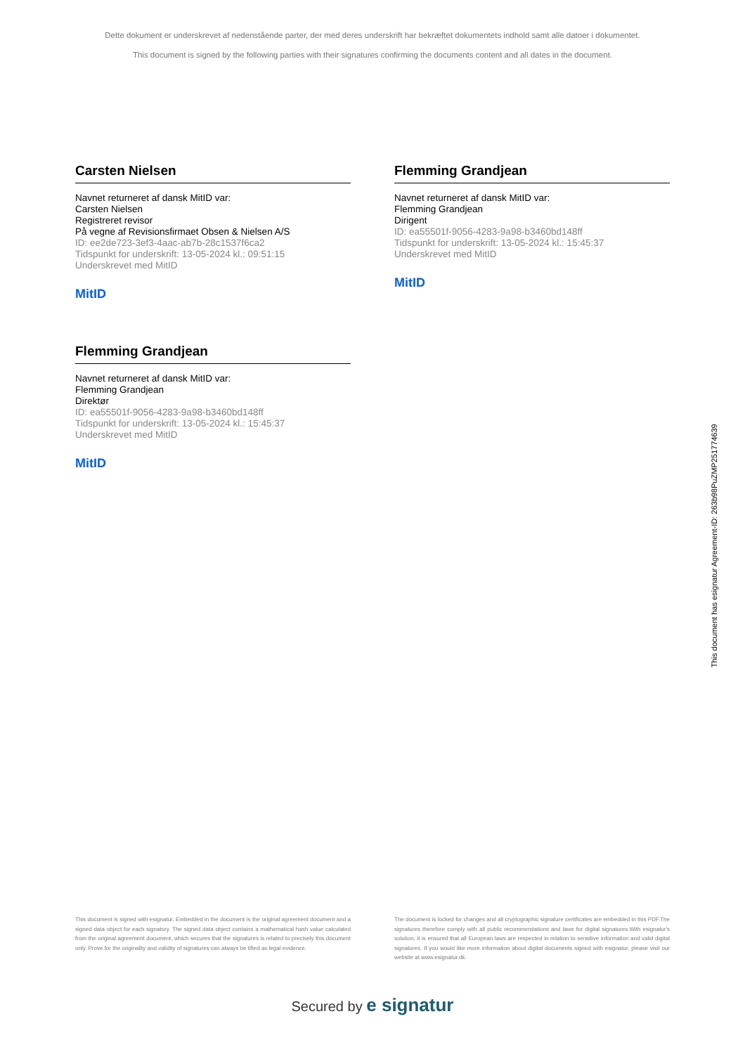Dette dokument er underskrevet af nedenstående parter, der med deres underskrift har bekræftet dokumentets indhold samt alle datoer i dokumentet.
This document is signed by the following parties with their signatures confirming the documents content and all dates in the document.
Carsten Nielsen
Navnet returneret af dansk MitID var:
Carsten Nielsen
Registreret revisor
På vegne af Revisionsfirmaet Obsen & Nielsen A/S
ID: ee2de723-3ef3-4aac-ab7b-28c1537f6ca2
Tidspunkt for underskrift: 13-05-2024 kl.: 09:51:15
Underskrevet med MitID
MitID
Flemming Grandjean
Navnet returneret af dansk MitID var:
Flemming Grandjean
Dirigent
ID: ea55501f-9056-4283-9a98-b3460bd148ff
Tidspunkt for underskrift: 13-05-2024 kl.: 15:45:37
Underskrevet med MitID
MitID
Flemming Grandjean
Navnet returneret af dansk MitID var:
Flemming Grandjean
Direktør
ID: ea55501f-9056-4283-9a98-b3460bd148ff
Tidspunkt for underskrift: 13-05-2024 kl.: 15:45:37
Underskrevet med MitID
MitID
This document has esignatur Agreement-ID: 263b98PuZMP251774639
This document is signed with esignatur. Embedded in the document is the original agreement document and a signed data object for each signatory. The signed data object contains a mathematical hash value calculated from the original agreement document, which secures that the signatures is related to precisely this document only. Prove for the originality and validity of signatures can always be lifted as legal evidence.
The document is locked for changes and all cryptographic signature certificates are embedded in this PDF.The signatures therefore comply with all public recommendations and laws for digital signatures.With esignatur's solution, it is ensured that all European laws are respected in relation to sensitive information and valid digital signatures. If you would like more information about digital documents signed with esignatur, please visit our website at www.esignatur.dk.
Secured by e signatur